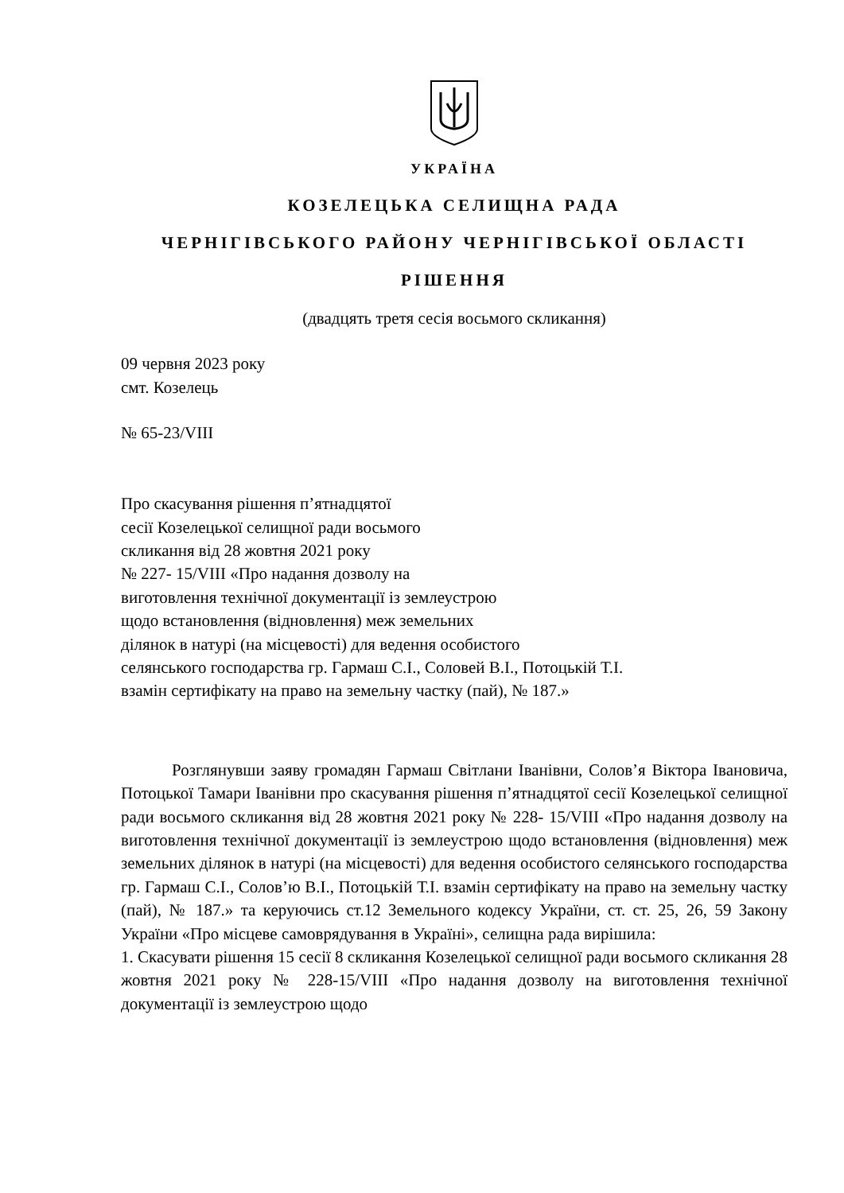УКРАЇНА
КОЗЕЛЕЦЬКА СЕЛИЩНА РАДА
ЧЕРНІГІВСЬКОГО РАЙОНУ ЧЕРНІГІВСЬКОЇ ОБЛАСТІ
РІШЕННЯ
(двадцять третя сесія восьмого скликання)
09 червня 2023 року
смт. Козелець
№ 65-23/VIII
Про скасування рішення п’ятнадцятої
сесії Козелецької селищної ради восьмого
скликання від 28 жовтня 2021 року
№ 227- 15/VIII «Про надання дозволу на
виготовлення технічної документації із землеустрою
щодо встановлення (відновлення) меж земельних
ділянок в натурі (на місцевості) для ведення особистого
селянського господарства гр. Гармаш С.І., Соловей В.І., Потоцькій Т.І.
взамін сертифікату на право на земельну частку (пай), № 187.»
Розглянувши заяву громадян Гармаш Світлани Іванівни, Солов’я Віктора Івановича, Потоцької Тамари Іванівни про скасування рішення п’ятнадцятої сесії Козелецької селищної ради восьмого скликання від 28 жовтня 2021 року № 228- 15/VIII «Про надання дозволу на виготовлення технічної документації із землеустрою щодо встановлення (відновлення) меж земельних ділянок в натурі (на місцевості) для ведення особистого селянського господарства гр. Гармаш С.І., Солов’ю В.І., Потоцькій Т.І. взамін сертифікату на право на земельну частку (пай), № 187.» та керуючись ст.12 Земельного кодексу України, ст. ст. 25, 26, 59 Закону України «Про місцеве самоврядування в Україні», селищна рада вирішила:
1. Скасувати рішення 15 сесії 8 скликання Козелецької селищної ради восьмого скликання 28 жовтня 2021 року № 228-15/VIII «Про надання дозволу на виготовлення технічної документації із землеустрою щодо